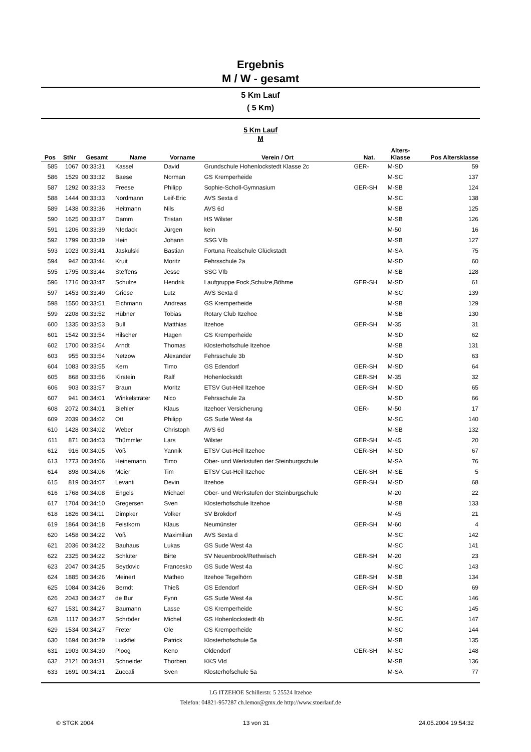Ergebnis
M / W - gesamt
5 Km Lauf
( 5 Km)
5 Km Lauf
M
| Pos | StNr | Gesamt | Name | Vorname | Verein / Ort | Nat. | Alters- Klasse | Pos Altersklasse |
| --- | --- | --- | --- | --- | --- | --- | --- | --- |
| 585 | 1067 | 00:33:31 | Kassel | David | Grundschule Hohenlockstedt Klasse 2c | GER- | M-SD | 59 |
| 586 | 1529 | 00:33:32 | Baese | Norman | GS Kremperheide | | M-SC | 137 |
| 587 | 1292 | 00:33:33 | Freese | Philipp | Sophie-Scholl-Gymnasium | GER-SH | M-SB | 124 |
| 588 | 1444 | 00:33:33 | Nordmann | Leif-Eric | AVS Sexta d | | M-SC | 138 |
| 589 | 1438 | 00:33:36 | Heitmann | Nils | AVS 6d | | M-SB | 125 |
| 590 | 1625 | 00:33:37 | Damm | Tristan | HS Wilster | | M-SB | 126 |
| 591 | 1206 | 00:33:39 | NIedack | Jürgen | kein | | M-50 | 16 |
| 592 | 1799 | 00:33:39 | Hein | Johann | SSG VIb | | M-SB | 127 |
| 593 | 1023 | 00:33:41 | Jaskulski | Bastian | Fortuna Realschule Glückstadt | | M-SA | 75 |
| 594 | 942 | 00:33:44 | Kruit | Moritz | Fehrsschule 2a | | M-SD | 60 |
| 595 | 1795 | 00:33:44 | Steffens | Jesse | SSG VIb | | M-SB | 128 |
| 596 | 1716 | 00:33:47 | Schulze | Hendrik | Laufgruppe Fock,Schulze,Böhme | GER-SH | M-SD | 61 |
| 597 | 1453 | 00:33:49 | Griese | Lutz | AVS Sexta d | | M-SC | 139 |
| 598 | 1550 | 00:33:51 | Eichmann | Andreas | GS Kremperheide | | M-SB | 129 |
| 599 | 2208 | 00:33:52 | Hübner | Tobias | Rotary Club Itzehoe | | M-SB | 130 |
| 600 | 1335 | 00:33:53 | Bull | Matthias | Itzehoe | GER-SH | M-35 | 31 |
| 601 | 1542 | 00:33:54 | Hilscher | Hagen | GS Kremperheide | | M-SD | 62 |
| 602 | 1700 | 00:33:54 | Arndt | Thomas | Klosterhofschule Itzehoe | | M-SB | 131 |
| 603 | 955 | 00:33:54 | Netzow | Alexander | Fehrsschule 3b | | M-SD | 63 |
| 604 | 1083 | 00:33:55 | Kern | Timo | GS Edendorf | GER-SH | M-SD | 64 |
| 605 | 868 | 00:33:56 | Kirstein | Ralf | Hohenlockstdt | GER-SH | M-35 | 32 |
| 606 | 903 | 00:33:57 | Braun | Moritz | ETSV Gut-Heil Itzehoe | GER-SH | M-SD | 65 |
| 607 | 941 | 00:34:01 | Winkelsträter | Nico | Fehrsschule 2a | | M-SD | 66 |
| 608 | 2072 | 00:34:01 | Biehler | Klaus | Itzehoer Versicherung | GER- | M-50 | 17 |
| 609 | 2039 | 00:34:02 | Ott | Philipp | GS Sude West 4a | | M-SC | 140 |
| 610 | 1428 | 00:34:02 | Weber | Christoph | AVS 6d | | M-SB | 132 |
| 611 | 871 | 00:34:03 | Thümmler | Lars | Wilster | GER-SH | M-45 | 20 |
| 612 | 916 | 00:34:05 | Voß | Yannik | ETSV Gut-Heil Itzehoe | GER-SH | M-SD | 67 |
| 613 | 1773 | 00:34:06 | Heinemann | Timo | Ober- und Werkstufen der Steinburgschule | | M-SA | 76 |
| 614 | 898 | 00:34:06 | Meier | Tim | ETSV Gut-Heil Itzehoe | GER-SH | M-SE | 5 |
| 615 | 819 | 00:34:07 | Levanti | Devin | Itzehoe | GER-SH | M-SD | 68 |
| 616 | 1768 | 00:34:08 | Engels | Michael | Ober- und Werkstufen der Steinburgschule | | M-20 | 22 |
| 617 | 1704 | 00:34:10 | Gregersen | Sven | Klosterhofschule Itzehoe | | M-SB | 133 |
| 618 | 1826 | 00:34:11 | Dimpker | Volker | SV Brokdorf | | M-45 | 21 |
| 619 | 1864 | 00:34:18 | Feistkorn | Klaus | Neumünster | GER-SH | M-60 | 4 |
| 620 | 1458 | 00:34:22 | Voß | Maximilian | AVS Sexta d | | M-SC | 142 |
| 621 | 2036 | 00:34:22 | Bauhaus | Lukas | GS Sude West 4a | | M-SC | 141 |
| 622 | 2325 | 00:34:22 | Schlüter | Birte | SV Neuenbrook/Rethwisch | GER-SH | M-20 | 23 |
| 623 | 2047 | 00:34:25 | Seydovic | Francesko | GS Sude West 4a | | M-SC | 143 |
| 624 | 1885 | 00:34:26 | Meinert | Matheo | Itzehoe Tegelhörn | GER-SH | M-SB | 134 |
| 625 | 1084 | 00:34:26 | Berndt | Thieß | GS Edendorf | GER-SH | M-SD | 69 |
| 626 | 2043 | 00:34:27 | de Bur | Fynn | GS Sude West 4a | | M-SC | 146 |
| 627 | 1531 | 00:34:27 | Baumann | Lasse | GS Kremperheide | | M-SC | 145 |
| 628 | 1117 | 00:34:27 | Schröder | Michel | GS Hohenlockstedt 4b | | M-SC | 147 |
| 629 | 1534 | 00:34:27 | Freter | Ole | GS Kremperheide | | M-SC | 144 |
| 630 | 1694 | 00:34:29 | Luckfiel | Patrick | Klosterhofschule 5a | | M-SB | 135 |
| 631 | 1903 | 00:34:30 | Ploog | Keno | Oldendorf | GER-SH | M-SC | 148 |
| 632 | 2121 | 00:34:31 | Schneider | Thorben | KKS VId | | M-SB | 136 |
| 633 | 1691 | 00:34:31 | Zuccali | Sven | Klosterhofschule 5a | | M-SA | 77 |
LG ITZEHOE Schillerstr. 5 25524 Itzehoe
Telefon: 04821-957287 ch.lemor@gmx.de http://www.stoerlauf.de
© STGK 2004 13 von 31 24.05.2004 19:54:32